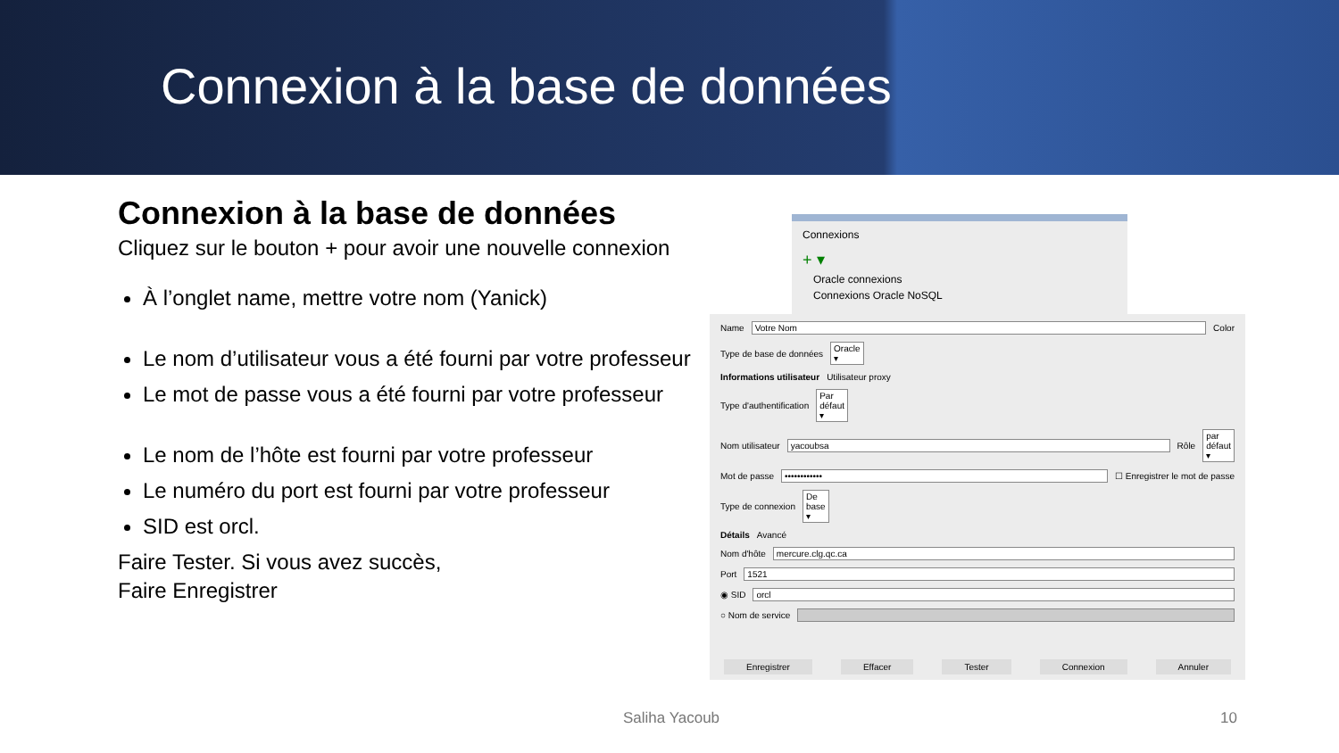Connexion à la base de données
Connexion à la base de données
Cliquez sur le bouton + pour avoir une nouvelle connexion
À l’onglet name, mettre votre nom (Yanick)
Le nom d’utilisateur vous a été fourni par votre professeur
Le mot de passe vous a été fourni par votre professeur
Le nom de l’hôte est fourni par votre professeur
Le numéro du port est fourni par votre professeur
SID est orcl.
Faire Tester. Si vous avez succès,
Faire Enregistrer
Connexions
+ ▾
Oracle connexions
Connexions Oracle NoSQL
Name Votre Nom Color
Type de base de données Oracle ▾
Informations utilisateur Utilisateur proxy
Type d'authentification Par défaut ▾
Nom utilisateur yacoubsa Rôle par défaut ▾
Mot de passe •••••••••••• ☐ Enregistrer le mot de passe
Type de connexion De base ▾
Détails Avancé
Nom d'hôte mercure.clg.qc.ca
Port 1521
◉ SID orcl
○ Nom de service
Enregistrer Effacer Tester Connexion Annuler
Saliha Yacoub 10